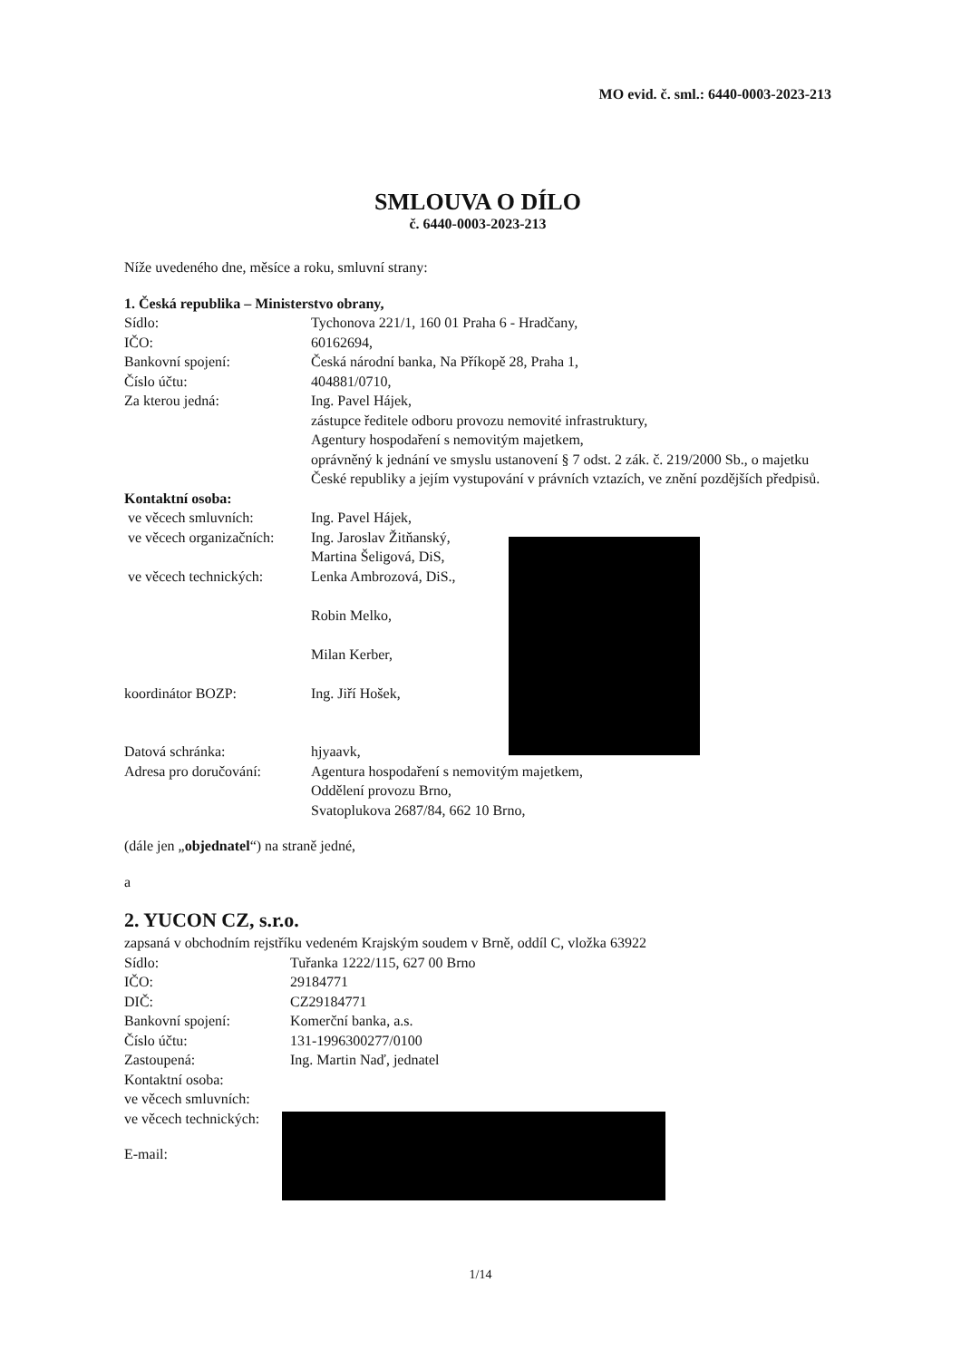MO evid. č. sml.: 6440-0003-2023-213
SMLOUVA O DÍLO
č. 6440-0003-2023-213
Níže uvedeného dne, měsíce a roku, smluvní strany:
1. Česká republika – Ministerstvo obrany,
Sídlo: Tychonova 221/1, 160 01 Praha 6 - Hradčany,
IČO: 60162694,
Bankovní spojení: Česká národní banka, Na Příkopě 28, Praha 1,
Číslo účtu: 404881/0710,
Za kterou jedná: Ing. Pavel Hájek,
zástupce ředitele odboru provozu nemovité infrastruktury,
Agentury hospodaření s nemovitým majetkem,
oprávněný k jednání ve smyslu ustanovení § 7 odst. 2 zák. č. 219/2000 Sb., o majetku České republiky a jejím vystupování v právních vztazích, ve znění pozdějších předpisů.
Kontaktní osoba:
ve věcech smluvních: Ing. Pavel Hájek,
ve věcech organizačních:
Ing. Jaroslav Žitňanský,
Martina Šeligová, DiS,
ve věcech technických:
Lenka Ambrozová, DiS.,
Robin Melko,
Milan Kerber,
koordinátor BOZP: Ing. Jiří Hošek,
Datová schránka: hjyaavk,
Adresa pro doručování:
Agentura hospodaření s nemovitým majetkem,
Oddělení provozu Brno,
Svatoplukova 2687/84, 662 10 Brno,
(dále jen „objednatel“) na straně jedné,
a
2. YUCON CZ, s.r.o.
zapsaná v obchodním rejstříku vedeném Krajským soudem v Brně, oddíl C, vložka 63922
Sídlo: Tuřanka 1222/115, 627 00 Brno
IČO: 29184771
DIČ: CZ29184771
Bankovní spojení: Komerční banka, a.s.
Číslo účtu: 131-1996300277/0100
Zastoupená: Ing. Martin Naď, jednatel
Kontaktní osoba:
ve věcech smluvních:
ve věcech technických:
E-mail:
1/14